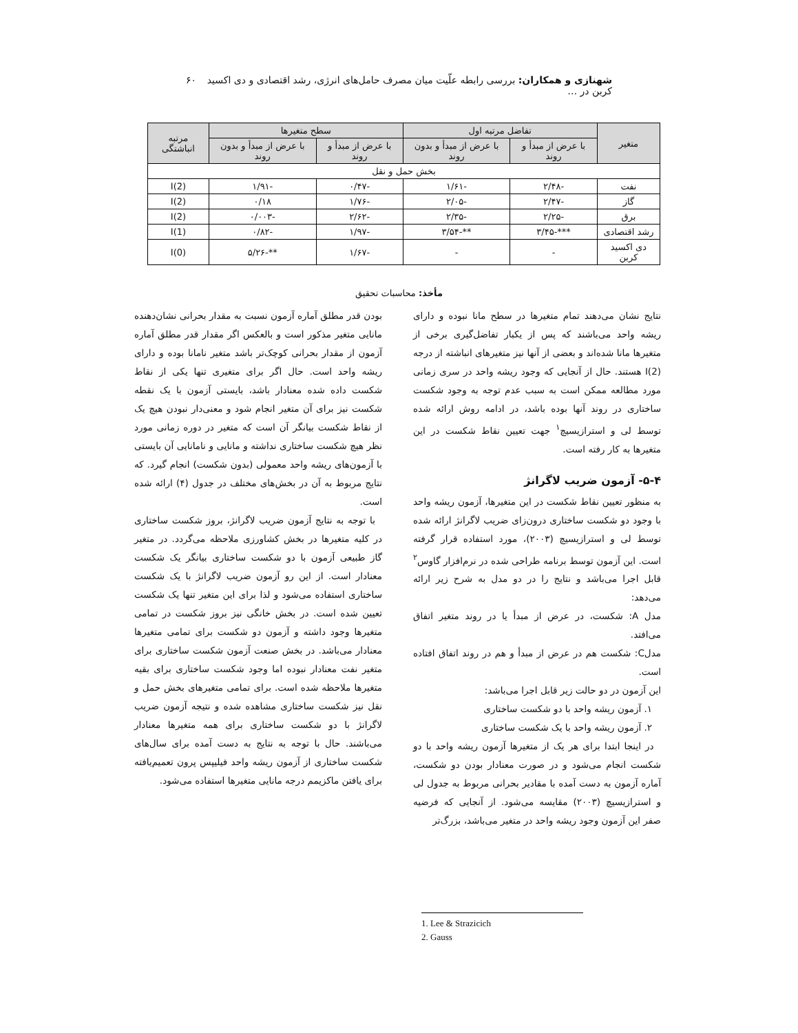شهنازی و همکاران: بررسی رابطه علّیت میان مصرف حامل‌های انرژی، رشد اقتصادی و دی اکسید کربن در … ۶۰
| متغیر | تفاضل مرتبه اول | | سطح متغیرها | | مرتبه انباشتگی |
| --- | --- | --- | --- | --- | --- |
| | با عرض از مبدأ و روند | با عرض از مبدأ و بدون روند | با عرض از مبدأ و روند | با عرض از مبدأ و بدون روند | |
| بخش حمل و نقل | | | | | |
| نفت | -۲/۴۸ | -۱/۶۱ | -۰/۴۷ | -۱/۹۱ | I(2) |
| گاز | -۲/۴۷ | -۲/۰۵ | -۱/۷۶ | ۰/۱۸ | I(2) |
| برق | -۲/۲۵ | -۲/۳۵ | -۲/۶۲ | -۰/۰۰۳ | I(2) |
| رشد اقتصادی | ***-۳/۴۵ | **-۳/۵۴ | -۱/۹۷ | -۰/۸۲ | I(1) |
| دی اکسید کربن | - | - | -۱/۶۷ | **-۵/۲۶ | I(0) |
مأخذ: محاسبات تحقیق
نتایج نشان می‌دهند تمام متغیرها در سطح مانا نبوده و دارای ریشه واحد می‌باشند که پس از یکبار تفاضل‌گیری برخی از متغیرها مانا شده‌اند و بعضی از آنها نیز متغیرهای انباشته از درجه I(2) هستند. حال از آنجایی که وجود ریشه واحد در سری زمانی مورد مطالعه ممکن است به سبب عدم توجه به وجود شکست ساختاری در روند آنها بوده باشد، در ادامه روش ارائه شده توسط لی و استرازیسیچ<sup>۱</sup> جهت تعیین نقاط شکست در این متغیرها به کار رفته است.
۵-۴- آزمون ضریب لاگرانژ
به منظور تعیین نقاط شکست در این متغیرها، آزمون ریشه واحد با وجود دو شکست ساختاری درون‌زای ضریب لاگرانژ ارائه شده توسط لی و استرازیسیچ (۲۰۰۳)، مورد استفاده قرار گرفته است. این آزمون توسط برنامه طراحی شده در نرم‌افزار گاوس<sup>۲</sup> قابل اجرا می‌باشد و نتایج را در دو مدل به شرح زیر ارائه می‌دهد:
مدل A: شکست، در عرض از مبدأ یا در روند متغیر اتفاق می‌افتد.
مدلC: شکست هم در عرض از مبدأ و هم در روند اتفاق افتاده است.
این آزمون در دو حالت زیر قابل اجرا می‌باشد:
۱. آزمون ریشه واحد با دو شکست ساختاری
۲. آزمون ریشه واحد با یک شکست ساختاری
در اینجا ابتدا برای هر یک از متغیرها آزمون ریشه واحد با دو شکست انجام می‌شود و در صورت معنادار بودن دو شکست، آماره آزمون به دست آمده با مقادیر بحرانی مربوط به جدول لی و استرازیسیچ (۲۰۰۳) مقایسه می‌شود. از آنجایی که فرضیه صفر این آزمون وجود ریشه واحد در متغیر می‌باشد، بزرگ‌تر
بودن قدر مطلق آماره آزمون نسبت به مقدار بحرانی نشان‌دهنده مانایی متغیر مذکور است و بالعکس اگر مقدار قدر مطلق آماره آزمون از مقدار بحرانی کوچک‌تر باشد متغیر نامانا بوده و دارای ریشه واحد است. حال اگر برای متغیری تنها یکی از نقاط شکست داده شده معنادار باشد، بایستی آزمون با یک نقطه شکست نیز برای آن متغیر انجام شود و معنی‌دار نبودن هیچ یک از نقاط شکست بیانگر آن است که متغیر در دوره زمانی مورد نظر هیچ شکست ساختاری نداشته و مانایی و نامانایی آن بایستی با آزمون‌های ریشه واحد معمولی (بدون شکست) انجام گیرد. که نتایج مربوط به آن در بخش‌های مختلف در جدول (۴) ارائه شده است.
با توجه به نتایج آزمون ضریب لاگرانژ، بروز شکست ساختاری در کلیه متغیرها در بخش کشاورزی ملاحظه می‌گردد. در متغیر گاز طبیعی آزمون با دو شکست ساختاری بیانگر یک شکست معنادار است. از این رو آزمون ضریب لاگرانژ با یک شکست ساختاری استفاده می‌شود و لذا برای این متغیر تنها یک شکست تعیین شده است. در بخش خانگی نیز بروز شکست در تمامی متغیرها وجود داشته و آزمون دو شکست برای تمامی متغیرها معنادار می‌باشد. در بخش صنعت آزمون شکست ساختاری برای متغیر نفت معنادار نبوده اما وجود شکست ساختاری برای بقیه متغیرها ملاحظه شده است. برای تمامی متغیرهای بخش حمل و نقل نیز شکست ساختاری مشاهده شده و نتیجه آزمون ضریب لاگرانژ با دو شکست ساختاری برای همه متغیرها معنادار می‌باشند. حال با توجه به نتایج به دست آمده برای سال‌های شکست ساختاری از آزمون ریشه واحد فیلیپس پرون تعمیم‌یافته برای یافتن ماکزیمم درجه مانایی متغیرها استفاده می‌شود.
1. Lee & Strazicich
2. Gauss